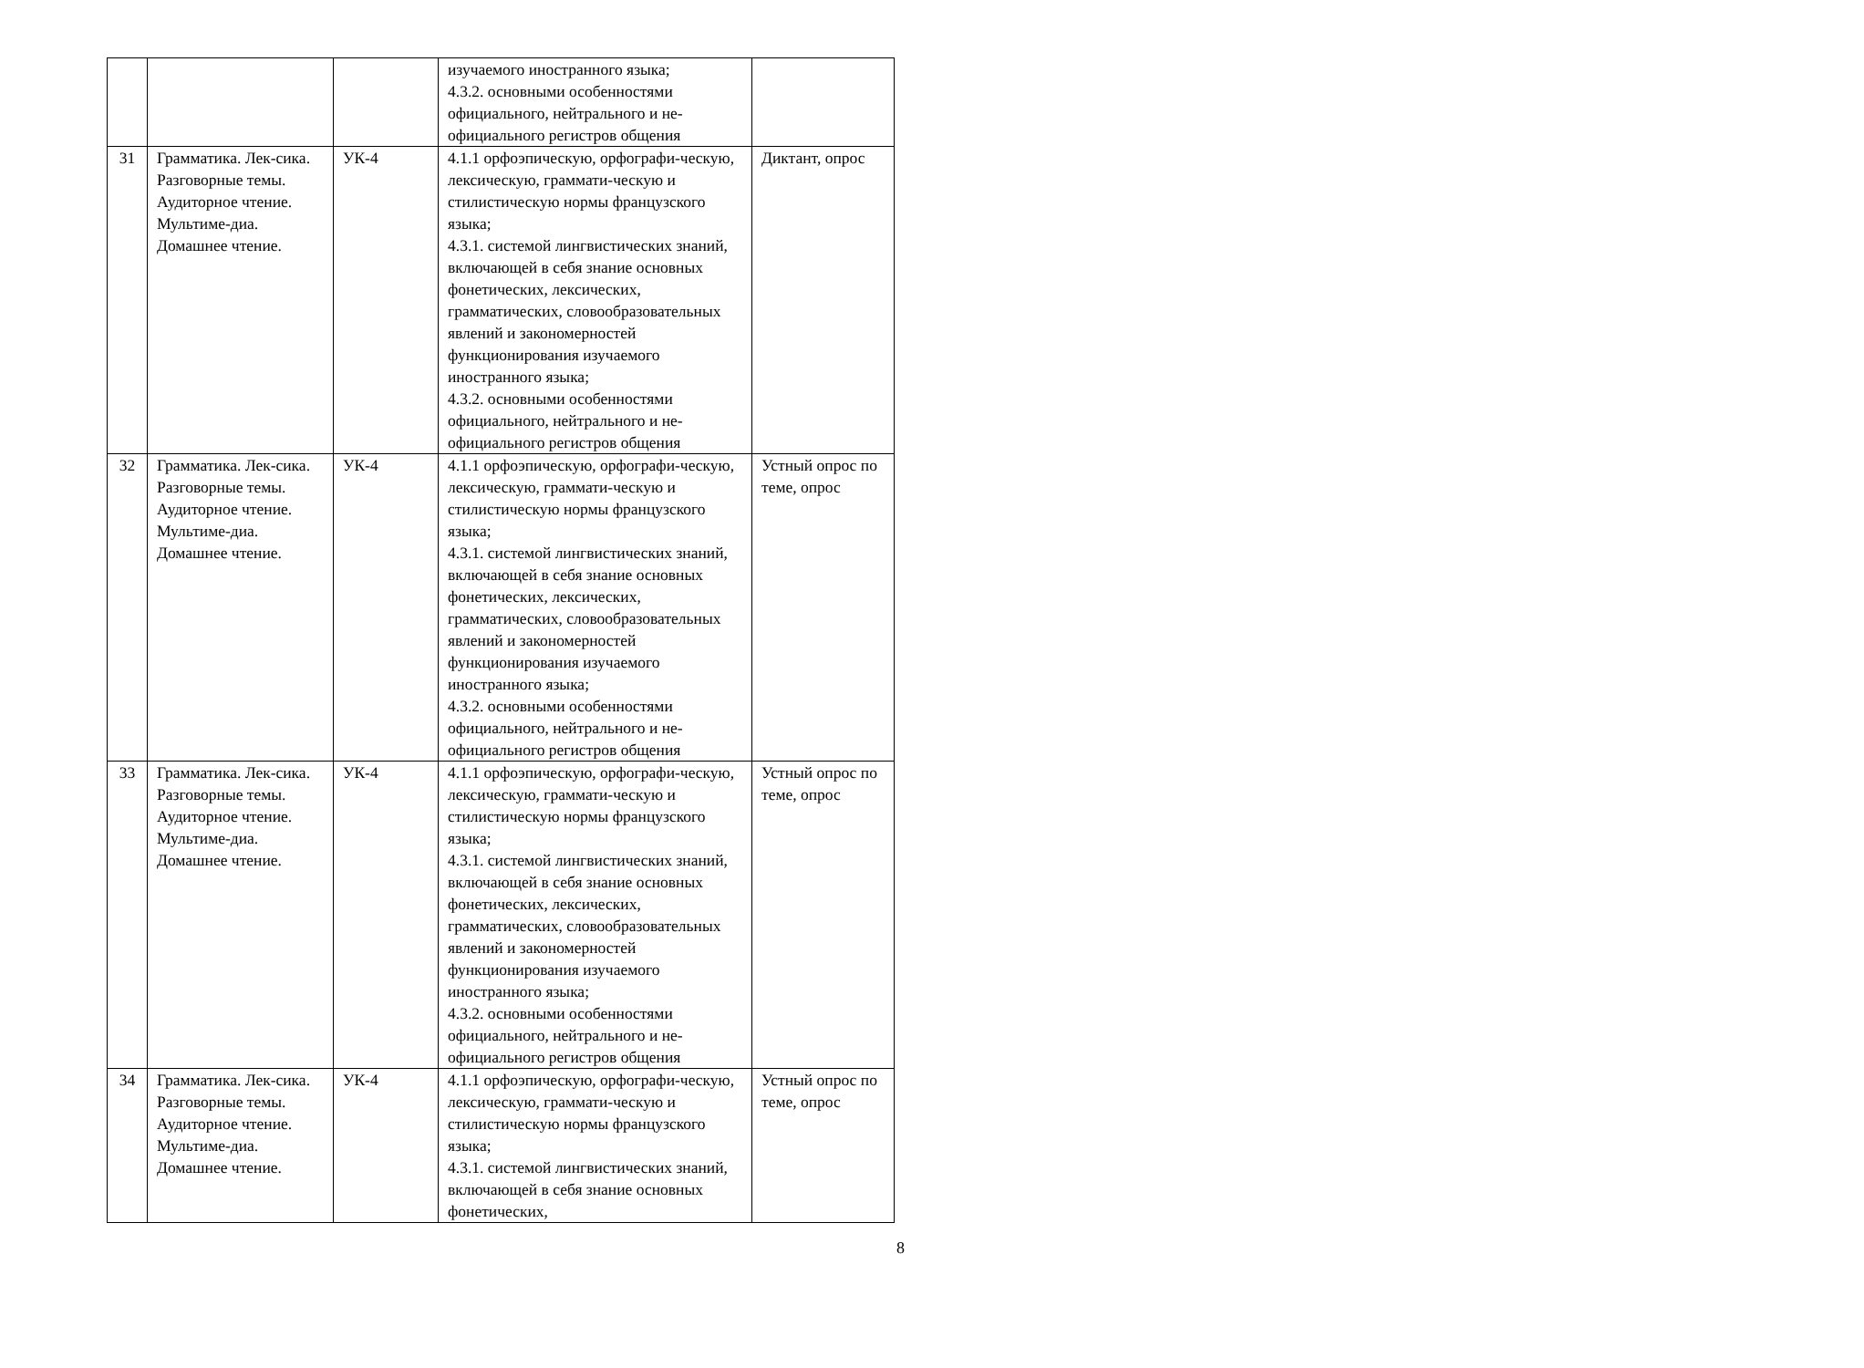| | | | изучаемого иностранного языка; 4.3.2. основными особенностями официального, нейтрального и не-официального регистров общения | |
| 31 | Грамматика. Лек-сика. Разговорные темы. Аудиторное чтение. Мультиме-диа. Домашнее чтение. | УК-4 | 4.1.1 орфоэпическую, орфографи-ческую, лексическую, граммати-ческую и стилистическую нормы французского языка; 4.3.1. системой лингвистических знаний, включающей в себя знание основных фонетических, лексических, грамматических, словообразовательных явлений и закономерностей функционирования изучаемого иностранного языка; 4.3.2. основными особенностями официального, нейтрального и не-официального регистров общения | Диктант, опрос |
| 32 | Грамматика. Лек-сика. Разговорные темы. Аудиторное чтение. Мультиме-диа. Домашнее чтение. | УК-4 | 4.1.1 орфоэпическую, орфографи-ческую, лексическую, граммати-ческую и стилистическую нормы французского языка; 4.3.1. системой лингвистических знаний, включающей в себя знание основных фонетических, лексических, грамматических, словообразовательных явлений и закономерностей функционирования изучаемого иностранного языка; 4.3.2. основными особенностями официального, нейтрального и не-официального регистров общения | Устный опрос по теме, опрос |
| 33 | Грамматика. Лек-сика. Разговорные темы. Аудиторное чтение. Мультиме-диа. Домашнее чтение. | УК-4 | 4.1.1 орфоэпическую, орфографи-ческую, лексическую, граммати-ческую и стилистическую нормы французского языка; 4.3.1. системой лингвистических знаний, включающей в себя знание основных фонетических, лексических, грамматических, словообразовательных явлений и закономерностей функционирования изучаемого иностранного языка; 4.3.2. основными особенностями официального, нейтрального и не-официального регистров общения | Устный опрос по теме, опрос |
| 34 | Грамматика. Лек-сика. Разговорные темы. Аудиторное чтение. Мультиме-диа. Домашнее чтение. | УК-4 | 4.1.1 орфоэпическую, орфографи-ческую, лексическую, граммати-ческую и стилистическую нормы французского языка; 4.3.1. системой лингвистических знаний, включающей в себя знание основных фонетических, | Устный опрос по теме, опрос |
8